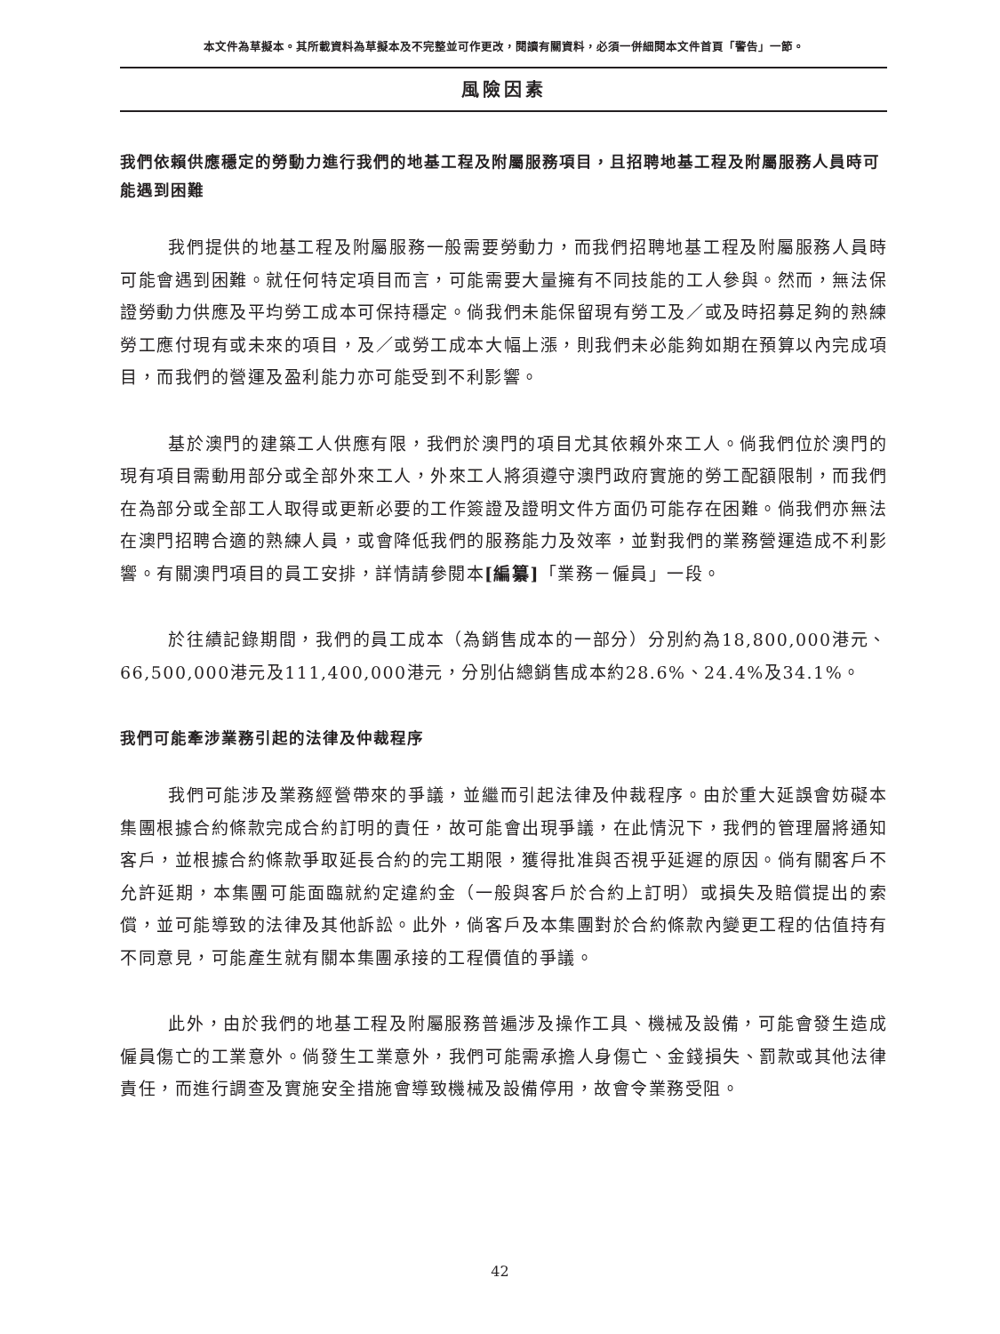本文件為草擬本。其所載資料為草擬本及不完整並可作更改，閱讀有關資料，必須一併細閱本文件首頁「警告」一節。
風險因素
我們依賴供應穩定的勞動力進行我們的地基工程及附屬服務項目，且招聘地基工程及附屬服務人員時可能遇到困難
我們提供的地基工程及附屬服務一般需要勞動力，而我們招聘地基工程及附屬服務人員時可能會遇到困難。就任何特定項目而言，可能需要大量擁有不同技能的工人參與。然而，無法保證勞動力供應及平均勞工成本可保持穩定。倘我們未能保留現有勞工及／或及時招募足夠的熟練勞工應付現有或未來的項目，及／或勞工成本大幅上漲，則我們未必能夠如期在預算以內完成項目，而我們的營運及盈利能力亦可能受到不利影響。
基於澳門的建築工人供應有限，我們於澳門的項目尤其依賴外來工人。倘我們位於澳門的現有項目需動用部分或全部外來工人，外來工人將須遵守澳門政府實施的勞工配額限制，而我們在為部分或全部工人取得或更新必要的工作簽證及證明文件方面仍可能存在困難。倘我們亦無法在澳門招聘合適的熟練人員，或會降低我們的服務能力及效率，並對我們的業務營運造成不利影響。有關澳門項目的員工安排，詳情請參閱本[編纂]「業務－僱員」一段。
於往績記錄期間，我們的員工成本（為銷售成本的一部分）分別約為18,800,000港元、66,500,000港元及111,400,000港元，分別佔總銷售成本約28.6%、24.4%及34.1%。
我們可能牽涉業務引起的法律及仲裁程序
我們可能涉及業務經營帶來的爭議，並繼而引起法律及仲裁程序。由於重大延誤會妨礙本集團根據合約條款完成合約訂明的責任，故可能會出現爭議，在此情況下，我們的管理層將通知客戶，並根據合約條款爭取延長合約的完工期限，獲得批准與否視乎延遲的原因。倘有關客戶不允許延期，本集團可能面臨就約定違約金（一般與客戶於合約上訂明）或損失及賠償提出的索償，並可能導致的法律及其他訴訟。此外，倘客戶及本集團對於合約條款內變更工程的估值持有不同意見，可能產生就有關本集團承接的工程價值的爭議。
此外，由於我們的地基工程及附屬服務普遍涉及操作工具、機械及設備，可能會發生造成僱員傷亡的工業意外。倘發生工業意外，我們可能需承擔人身傷亡、金錢損失、罰款或其他法律責任，而進行調查及實施安全措施會導致機械及設備停用，故會令業務受阻。
42